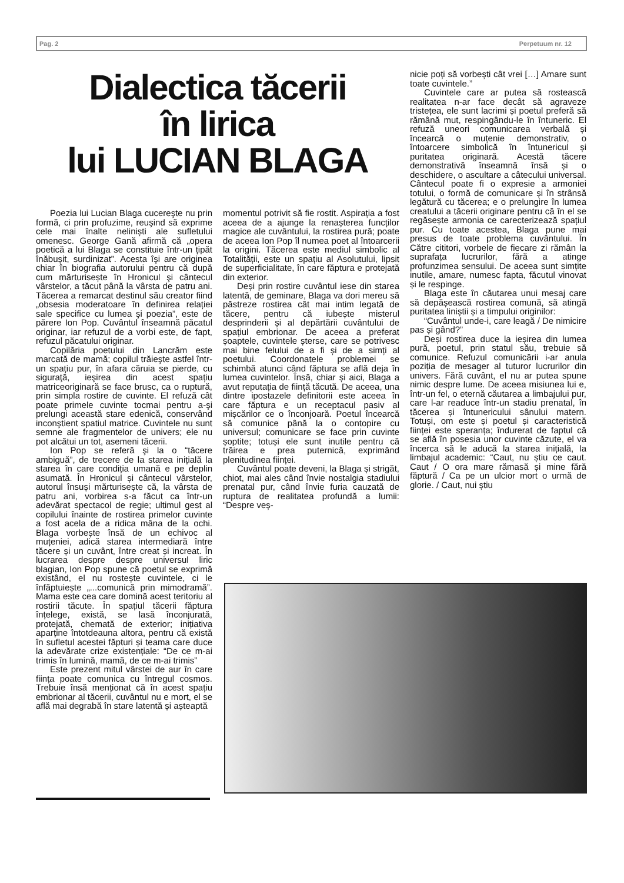Pag. 2 Perpetuum nr. 12
Dialectica tăcerii
în lirica
lui LUCIAN BLAGA
Poezia lui Lucian Blaga cucereşte nu prin formă, ci prin profuzime, reuşind să exprime cele mai înalte neliniști ale sufletului omenesc. George Gană afirmă că „opera poetică a lui Blaga se constituie într-un țipăt înăbușit, surdinizat”. Acesta îşi are originea chiar în biografia autorului pentru că după cum mărturisește în Hronicul şi cântecul vârstelor, a tăcut până la vârsta de patru ani. Tăcerea a remarcat destinul său creator fiind „obsesia moderatoare în definirea relației sale specifice cu lumea şi poezia”, este de părere Ion Pop. Cuvântul înseamnă păcatul originar, iar refuzul de a vorbi este, de fapt, refuzul păcatului originar.
Copilăria poetului din Lancrăm este marcată de mamă; copilul trăieşte astfel într-un spațiu pur, în afara căruia se pierde, cu siguraţă, ieşirea din acest spațiu matriceoriginară se face brusc, ca o ruptură, prin simpla rostire de cuvinte. El refuză cât poate primele cuvinte tocmai pentru a-şi prelungi această stare edenică, conservând inconştient spatiul matrice. Cuvintele nu sunt semne ale fragmentelor de univers; ele nu pot alcătui un tot, asemeni tăcerii.
Ion Pop se referă şi la o “tăcere ambiguă”, de trecere de la starea inițială la starea în care condiția umană e pe deplin asumată. În Hronicul și cântecul vârstelor, autorul însuși mărturisește că, la vârsta de patru ani, vorbirea s-a făcut ca într-un adevărat spectacol de regie; ultimul gest al copilului înainte de rostirea primelor cuvinte a fost acela de a ridica mâna de la ochi. Blaga vorbește însă de un echivoc al muțeniei, adică starea intermediară între tăcere și un cuvânt, între creat și increat. În lucrarea despre despre universul liric blagian, Ion Pop spune că poetul se exprimă existând, el nu rostește cuvintele, ci le înfăptuiește „...comunică prin mimodramă”. Mama este cea care domină acest teritoriu al rostirii tăcute. În spațiul tăcerii făptura înțelege, există, se lasă înconjurată, protejată, chemată de exterior; inițiativa aparține întotdeauna altora, pentru că există în sufletul acestei făpturi și teama care duce la adevărate crize existențiale: “De ce m-ai trimis în lumină, mamă, de ce m-ai trimis”
Este prezent mitul vârstei de aur în care ființa poate comunica cu întregul cosmos. Trebuie însă menționat că în acest spațiu embrionar al tăcerii, cuvântul nu e mort, el se află mai degrabă în stare latentă și așteaptă
momentul potrivit să fie rostit. Aspirația a fost aceea de a ajunge la renașterea funcților magice ale cuvântului, la rostirea pură; poate de aceea Ion Pop îl numea poet al întoarcerii la origini. Tăcerea este mediul simbolic al Totalității, este un spațiu al Asolutului, lipsit de superficialitate, în care făptura e protejată din exterior.
Deși prin rostire cuvântul iese din starea latentă, de geminare, Blaga va dori mereu să păstreze rostirea cât mai intim legată de tăcere, pentru că iubește misterul desprinderii și al depărtării cuvântului de spațiul embrionar. De aceea a preferat șoaptele, cuvintele șterse, care se potrivesc mai bine felului de a fi și de a simți al poetului. Coordonatele problemei se schimbă atunci când făptura se află deja în lumea cuvintelor. Însă, chiar și aici, Blaga a avut reputația de ființă tăcută. De aceea, una dintre ipostazele definitorii este aceea în care făptura e un receptacul pasiv al mișcărilor ce o înconjoară. Poetul încearcă să comunice până la o contopire cu universul; comunicare se face prin cuvinte șoptite; totuși ele sunt inutile pentru că trăirea e prea puternică, exprimând plenitudinea ființei.
Cuvântul poate deveni, la Blaga și strigăt, chiot, mai ales când învie nostalgia stadiului prenatal pur, când învie furia cauzată de ruptura de realitatea profundă a lumii: “Despre veș-
nicie poți să vorbești cât vrei […] Amare sunt toate cuvintele.”
Cuvintele care ar putea să rostească realitatea n-ar face decât să agraveze tristețea, ele sunt lacrimi și poetul preferă să rămână mut, respingându-le în întuneric. El refuză uneori comunicarea verbală și încearcă o muțenie demonstrativ, o întoarcere simbolică în întunericul și puritatea originară. Acestă tăcere demonstrativă înseamnă însă și o deschidere, o ascultare a câtecului universal. Cântecul poate fi o expresie a armoniei totului, o formă de comunicare și în strânsă legătură cu tăcerea; e o prelungire în lumea creatului a tăcerii originare pentru că în el se regăsește armonia ce carecterizează spațiul pur. Cu toate acestea, Blaga pune mai presus de toate problema cuvântului. În Către cititori, vorbele de fiecare zi rămân la suprafața lucrurilor, fără a atinge profunzimea sensului. De aceea sunt simțite inutile, amare, numesc fapta, făcutul vinovat și le respinge.
Blaga este în căutarea unui mesaj care să depășească rostirea comună, să atingă puritatea liniștii și a timpului originilor:
“Cuvântul unde-i, care leagă / De nimicire pas și gând?”
Deși rostirea duce la ieșirea din lumea pură, poetul, prin statul său, trebuie să comunice. Refuzul comunicării i-ar anula poziția de mesager al tuturor lucrurilor din univers. Fără cuvânt, el nu ar putea spune nimic despre lume. De aceea misiunea lui e, într-un fel, o eternă căutarea a limbajului pur, care l-ar readuce într-un stadiu prenatal, în tăcerea și întunericului sânului matern. Totuși, om este și poetul și caracteristică ființei este speranța; îndurerat de faptul că se află în posesia unor cuvinte căzute, el va încerca să le aducă la starea inițială, la limbajul academic: “Caut, nu știu ce caut. Caut / O ora mare rămasă și mine fără făptură / Ca pe un ulcior mort o urmă de glorie. / Caut, nui știu